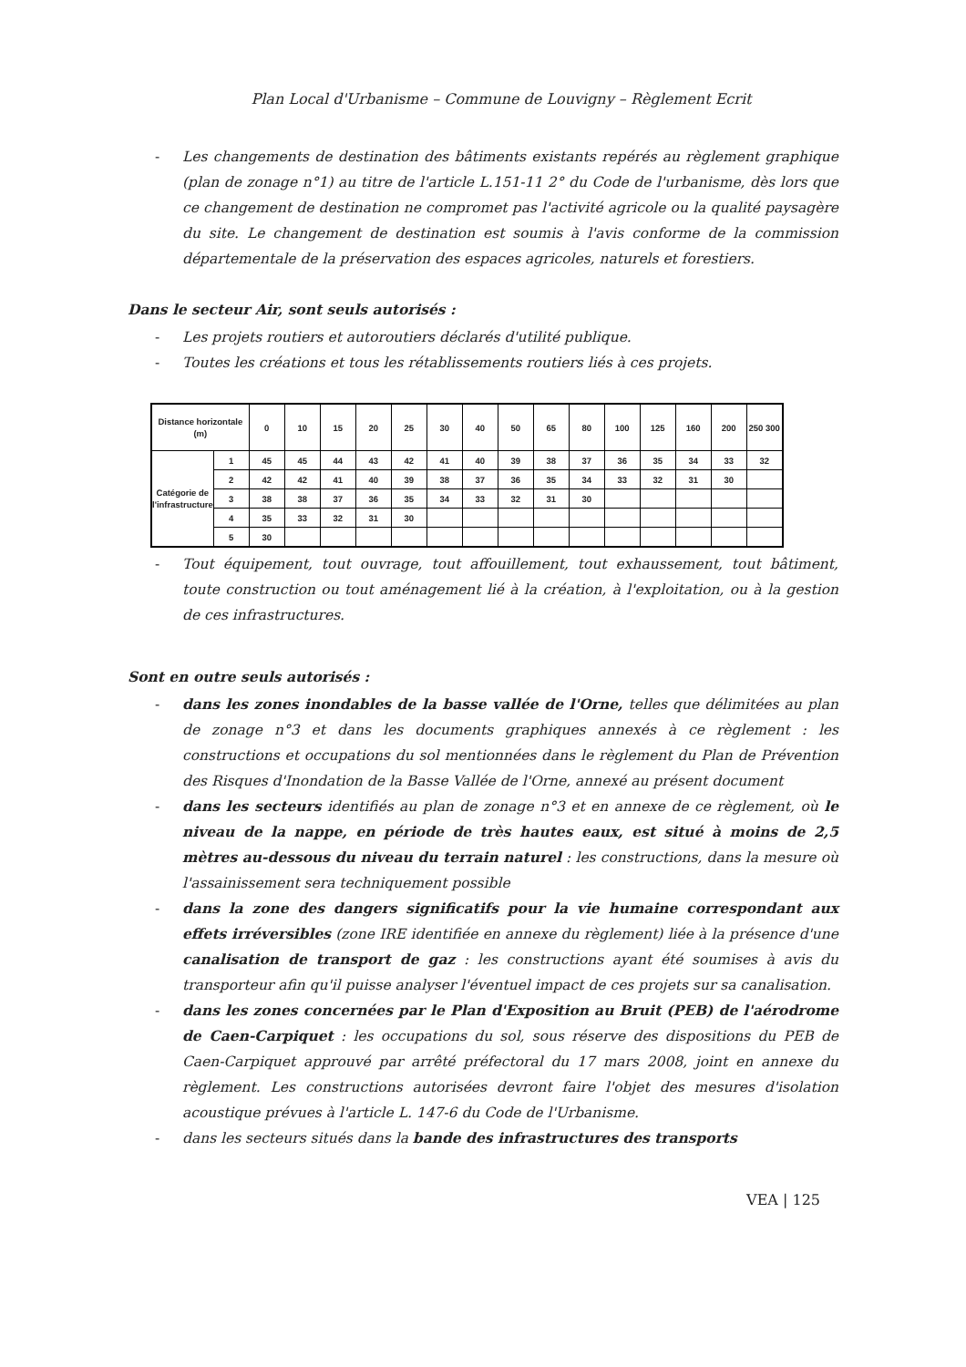Plan Local d'Urbanisme – Commune de Louvigny – Règlement Ecrit
- Les changements de destination des bâtiments existants repérés au règlement graphique (plan de zonage n°1) au titre de l'article L.151-11 2° du Code de l'urbanisme, dès lors que ce changement de destination ne compromet pas l'activité agricole ou la qualité paysagère du site. Le changement de destination est soumis à l'avis conforme de la commission départementale de la préservation des espaces agricoles, naturels et forestiers.
Dans le secteur Air, sont seuls autorisés :
- Les projets routiers et autoroutiers déclarés d'utilité publique.
- Toutes les créations et tous les rétablissements routiers liés à ces projets.
| Distance horizontale (m) | | 0 | 10 | 15 | 20 | 25 | 30 | 40 | 50 | 65 | 80 | 100 | 125 | 160 | 200 | 250 300 |
| --- | --- | --- | --- | --- | --- | --- | --- | --- | --- | --- | --- | --- | --- | --- | --- | --- |
| Catégorie de l'infrastructure | 1 | 45 | 45 | 44 | 43 | 42 | 41 | 40 | 39 | 38 | 37 | 36 | 35 | 34 | 33 | 32 |
| | 2 | 42 | 42 | 41 | 40 | 39 | 38 | 37 | 36 | 35 | 34 | 33 | 32 | 31 | 30 | |
| | 3 | 38 | 38 | 37 | 36 | 35 | 34 | 33 | 32 | 31 | 30 | | | | | |
| | 4 | 35 | 33 | 32 | 31 | 30 | | | | | | | | | | |
| | 5 | 30 | | | | | | | | | | | | | | |
- Tout équipement, tout ouvrage, tout affouillement, tout exhaussement, tout bâtiment, toute construction ou tout aménagement lié à la création, à l'exploitation, ou à la gestion de ces infrastructures.
Sont en outre seuls autorisés :
- dans les zones inondables de la basse vallée de l'Orne, telles que délimitées au plan de zonage n°3 et dans les documents graphiques annexés à ce règlement : les constructions et occupations du sol mentionnées dans le règlement du Plan de Prévention des Risques d'Inondation de la Basse Vallée de l'Orne, annexé au présent document
- dans les secteurs identifiés au plan de zonage n°3 et en annexe de ce règlement, où le niveau de la nappe, en période de très hautes eaux, est situé à moins de 2,5 mètres au-dessous du niveau du terrain naturel : les constructions, dans la mesure où l'assainissement sera techniquement possible
- dans la zone des dangers significatifs pour la vie humaine correspondant aux effets irréversibles (zone IRE identifiée en annexe du règlement) liée à la présence d'une canalisation de transport de gaz : les constructions ayant été soumises à avis du transporteur afin qu'il puisse analyser l'éventuel impact de ces projets sur sa canalisation.
- dans les zones concernées par le Plan d'Exposition au Bruit (PEB) de l'aérodrome de Caen-Carpiquet : les occupations du sol, sous réserve des dispositions du PEB de Caen-Carpiquet approuvé par arrêté préfectoral du 17 mars 2008, joint en annexe du règlement. Les constructions autorisées devront faire l'objet des mesures d'isolation acoustique prévues à l'article L. 147-6 du Code de l'Urbanisme.
- dans les secteurs situés dans la bande des infrastructures des transports
VEA | 125